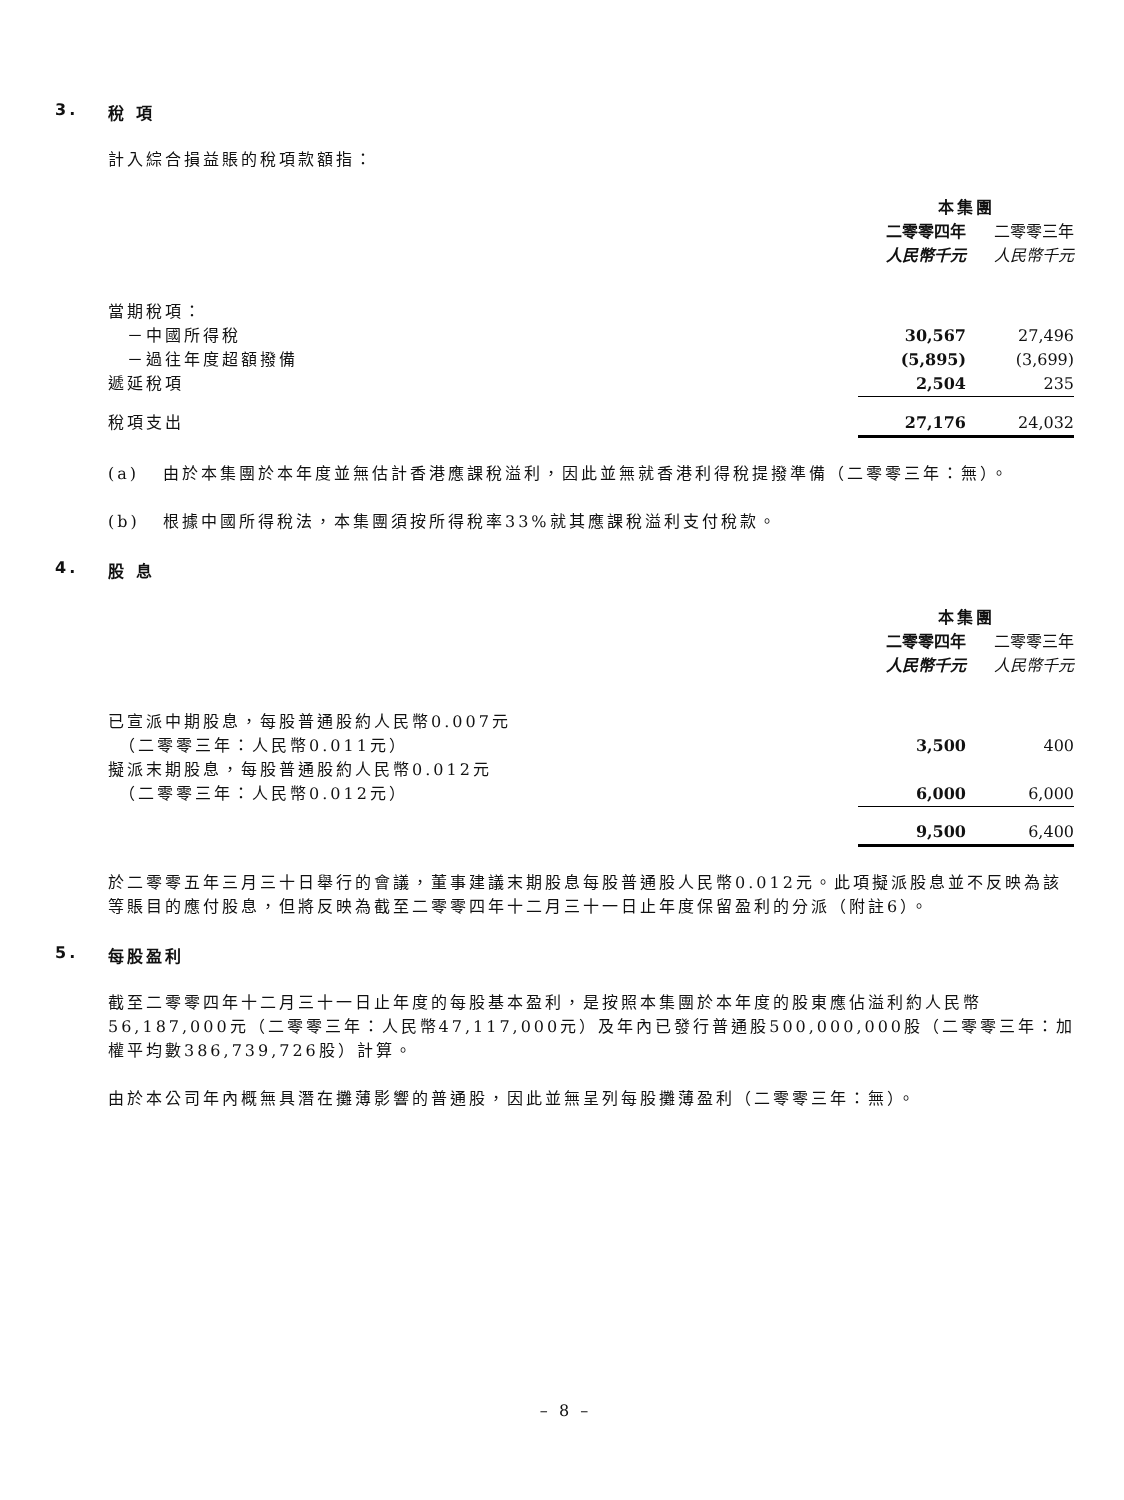3. 稅 項
計入綜合損益賬的稅項款額指：
| | 本集團 | | |
| --- | --- | --- | --- |
| | 二零零四年 | | 二零零三年 |
| | 人民幣千元 | | 人民幣千元 |
| 當期稅項： | | | |
| －中國所得稅 | 30,567 | | 27,496 |
| －過往年度超額撥備 | (5,895) | | (3,699) |
| 遞延稅項 | 2,504 | | 235 |
| 稅項支出 | 27,176 | | 24,032 |
(a) 由於本集團於本年度並無估計香港應課稅溢利，因此並無就香港利得稅提撥準備（二零零三年：無）。
(b) 根據中國所得稅法，本集團須按所得稅率33%就其應課稅溢利支付稅款。
4. 股 息
| | 本集團 | | |
| --- | --- | --- | --- |
| | 二零零四年 | | 二零零三年 |
| | 人民幣千元 | | 人民幣千元 |
| 已宣派中期股息，每股普通股約人民幣0.007元 | | | |
| （二零零三年：人民幣0.011元） | 3,500 | | 400 |
| 擬派末期股息，每股普通股約人民幣0.012元 | | | |
| （二零零三年：人民幣0.012元） | 6,000 | | 6,000 |
| | 9,500 | | 6,400 |
於二零零五年三月三十日舉行的會議，董事建議末期股息每股普通股人民幣0.012元。此項擬派股息並不反映為該等賬目的應付股息，但將反映為截至二零零四年十二月三十一日止年度保留盈利的分派（附註6）。
5. 每股盈利
截至二零零四年十二月三十一日止年度的每股基本盈利，是按照本集團於本年度的股東應佔溢利約人民幣56,187,000元（二零零三年：人民幣47,117,000元）及年內已發行普通股500,000,000股（二零零三年：加權平均數386,739,726股）計算。
由於本公司年內概無具潛在攤薄影響的普通股，因此並無呈列每股攤薄盈利（二零零三年：無）。
– 8 –